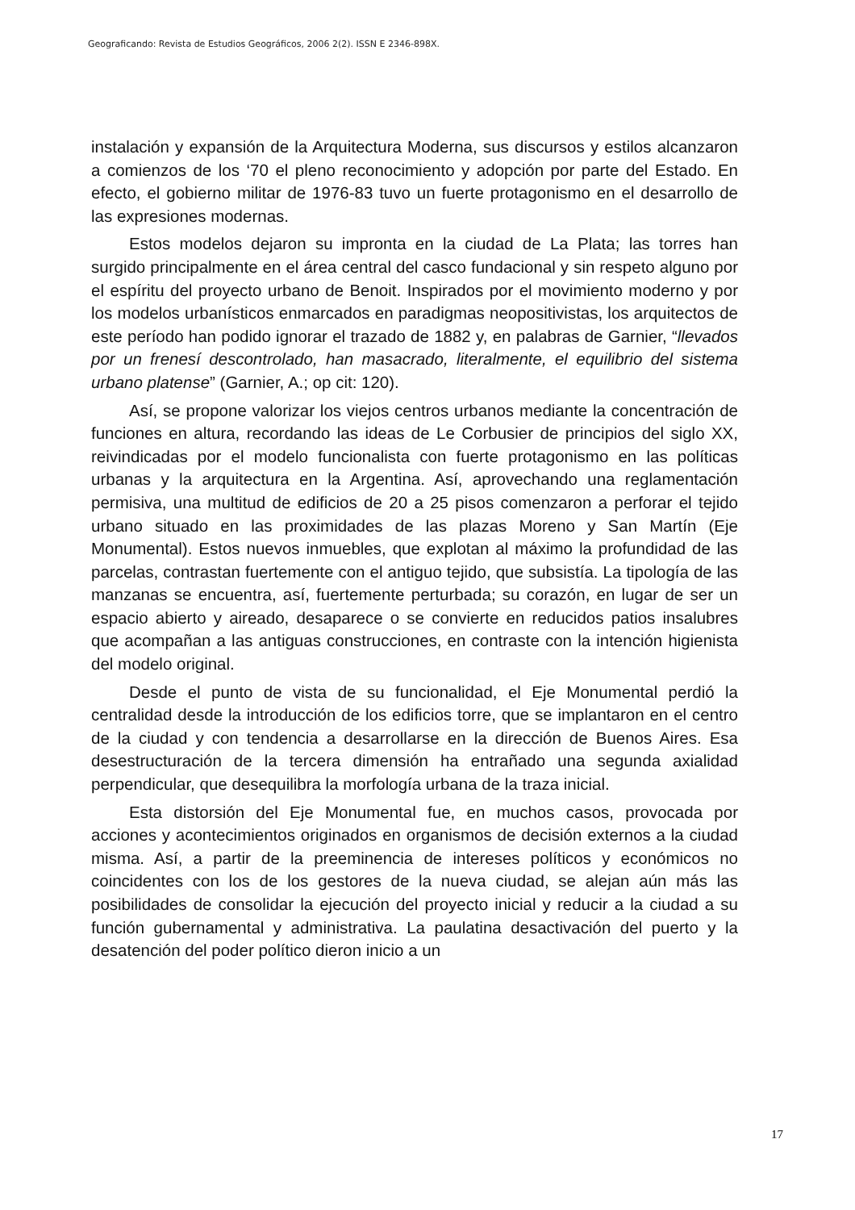Geograficando: Revista de Estudios Geográficos, 2006 2(2). ISSN E 2346-898X.
instalación y expansión de la Arquitectura Moderna, sus discursos y estilos alcanzaron a comienzos de los ‘70 el pleno reconocimiento y adopción por parte del Estado. En efecto, el gobierno militar de 1976-83 tuvo un fuerte protagonismo en el desarrollo de las expresiones modernas.
Estos modelos dejaron su impronta en la ciudad de La Plata; las torres han surgido principalmente en el área central del casco fundacional y sin respeto alguno por el espíritu del proyecto urbano de Benoit. Inspirados por el movimiento moderno y por los modelos urbanísticos enmarcados en paradigmas neopositivistas, los arquitectos de este período han podido ignorar el trazado de 1882 y, en palabras de Garnier, “llevados por un frenesí descontrolado, han masacrado, literalmente, el equilibrio del sistema urbano platense” (Garnier, A.; op cit: 120).
Así, se propone valorizar los viejos centros urbanos mediante la concentración de funciones en altura, recordando las ideas de Le Corbusier de principios del siglo XX, reivindicadas por el modelo funcionalista con fuerte protagonismo en las políticas urbanas y la arquitectura en la Argentina. Así, aprovechando una reglamentación permisiva, una multitud de edificios de 20 a 25 pisos comenzaron a perforar el tejido urbano situado en las proximidades de las plazas Moreno y San Martín (Eje Monumental). Estos nuevos inmuebles, que explotan al máximo la profundidad de las parcelas, contrastan fuertemente con el antiguo tejido, que subsistía. La tipología de las manzanas se encuentra, así, fuertemente perturbada; su corazón, en lugar de ser un espacio abierto y aireado, desaparece o se convierte en reducidos patios insalubres que acompañan a las antiguas construcciones, en contraste con la intención higienista del modelo original.
Desde el punto de vista de su funcionalidad, el Eje Monumental perdió la centralidad desde la introducción de los edificios torre, que se implantaron en el centro de la ciudad y con tendencia a desarrollarse en la dirección de Buenos Aires. Esa desestructuración de la tercera dimensión ha entrañado una segunda axialidad perpendicular, que desequilibra la morfología urbana de la traza inicial.
Esta distorsión del Eje Monumental fue, en muchos casos, provocada por acciones y acontecimientos originados en organismos de decisión externos a la ciudad misma. Así, a partir de la preeminencia de intereses políticos y económicos no coincidentes con los de los gestores de la nueva ciudad, se alejan aún más las posibilidades de consolidar la ejecución del proyecto inicial y reducir a la ciudad a su función gubernamental y administrativa. La paulatina desactivación del puerto y la desatención del poder político dieron inicio a un
17